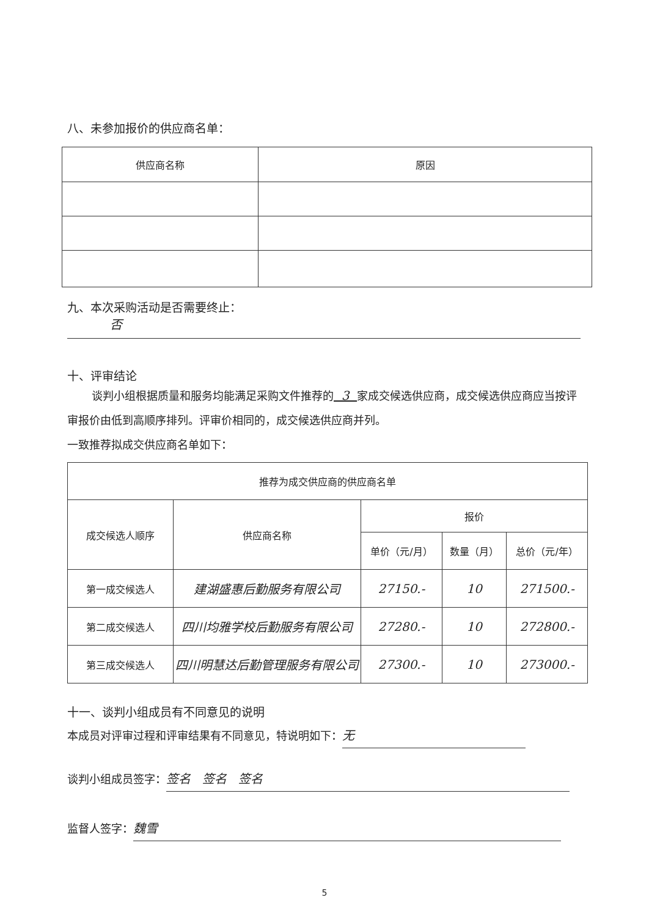八、未参加报价的供应商名单：
| 供应商名称 | 原因 |
| --- | --- |
九、本次采购活动是否需要终止：
否
十、评审结论
谈判小组根据质量和服务均能满足采购文件推荐的 3 家成交候选供应商，成交候选供应商应当按评审报价由低到高顺序排列。评审价相同的，成交候选供应商并列。
一致推荐拟成交供应商名单如下：
| 推荐为成交供应商的供应商名单 | | | | |
| --- | --- | --- | --- | --- |
| 成交候选人顺序 | 供应商名称 | 报价 | | |
| | | 单价（元/月） | 数量（月） | 总价（元/年） |
| 第一成交候选人 | 建湖盛惠后勤服务有限公司 | 27150.- | 10 | 271500.- |
| 第二成交候选人 | 四川均雅学校后勤服务有限公司 | 27280.- | 10 | 272800.- |
| 第三成交候选人 | 四川明慧达后勤管理服务有限公司 | 27300.- | 10 | 273000.- |
十一、谈判小组成员有不同意见的说明
本成员对评审过程和评审结果有不同意见，特说明如下： 无
谈判小组成员签字： 签名 签名 签名
监督人签字： 魏雪
5